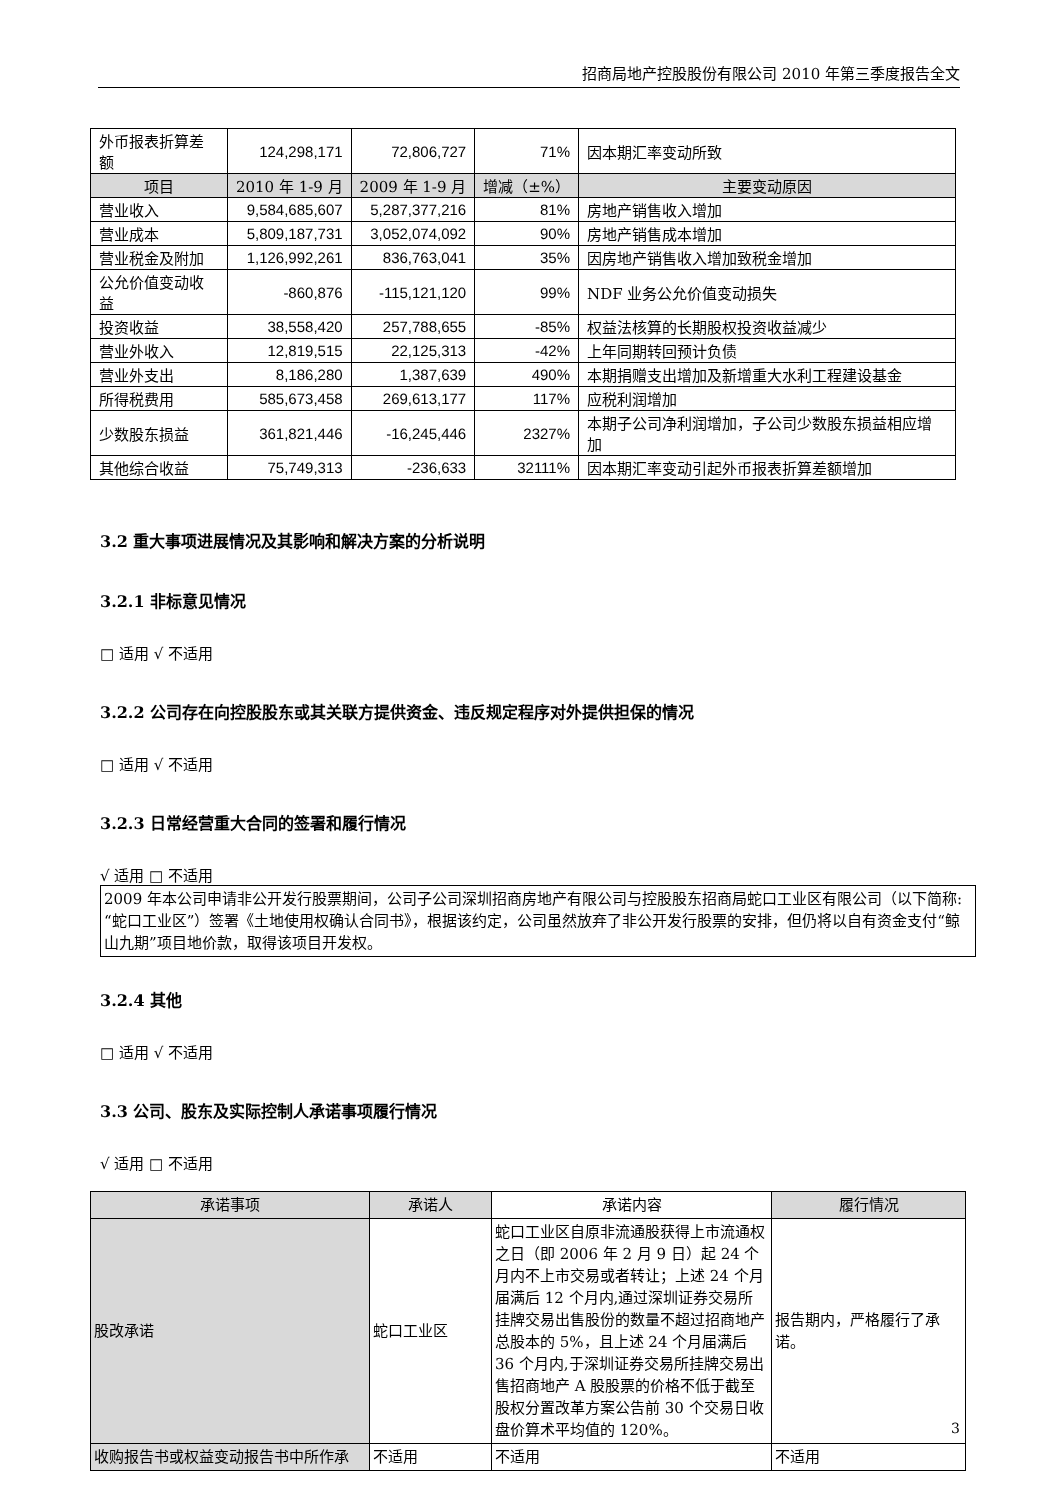招商局地产控股股份有限公司 2010 年第三季度报告全文
| 外币报表折算差额 | 124,298,171 | 72,806,727 | 71% | 因本期汇率变动所致 |
| 项目 | 2010 年 1-9 月 | 2009 年 1-9 月 | 增减（±%） | 主要变动原因 |
| 营业收入 | 9,584,685,607 | 5,287,377,216 | 81% | 房地产销售收入增加 |
| 营业成本 | 5,809,187,731 | 3,052,074,092 | 90% | 房地产销售成本增加 |
| 营业税金及附加 | 1,126,992,261 | 836,763,041 | 35% | 因房地产销售收入增加致税金增加 |
| 公允价值变动收益 | -860,876 | -115,121,120 | 99% | NDF 业务公允价值变动损失 |
| 投资收益 | 38,558,420 | 257,788,655 | -85% | 权益法核算的长期股权投资收益减少 |
| 营业外收入 | 12,819,515 | 22,125,313 | -42% | 上年同期转回预计负债 |
| 营业外支出 | 8,186,280 | 1,387,639 | 490% | 本期捐赠支出增加及新增重大水利工程建设基金 |
| 所得税费用 | 585,673,458 | 269,613,177 | 117% | 应税利润增加 |
| 少数股东损益 | 361,821,446 | -16,245,446 | 2327% | 本期子公司净利润增加，子公司少数股东损益相应增加 |
| 其他综合收益 | 75,749,313 | -236,633 | 32111% | 因本期汇率变动引起外币报表折算差额增加 |
3.2 重大事项进展情况及其影响和解决方案的分析说明
3.2.1 非标意见情况
□ 适用 √ 不适用
3.2.2 公司存在向控股股东或其关联方提供资金、违反规定程序对外提供担保的情况
□ 适用 √ 不适用
3.2.3 日常经营重大合同的签署和履行情况
√ 适用 □ 不适用
2009 年本公司申请非公开发行股票期间，公司子公司深圳招商房地产有限公司与控股股东招商局蛇口工业区有限公司（以下简称:“蛇口工业区”）签署《土地使用权确认合同书》，根据该约定，公司虽然放弃了非公开发行股票的安排，但仍将以自有资金支付“鲸山九期”项目地价款，取得该项目开发权。
3.2.4 其他
□ 适用 √ 不适用
3.3 公司、股东及实际控制人承诺事项履行情况
√ 适用 □ 不适用
| 承诺事项 | 承诺人 | 承诺内容 | 履行情况 |
| 股改承诺 | 蛇口工业区 | 蛇口工业区自原非流通股获得上市流通权之日（即 2006 年 2 月 9 日）起 24 个月内不上市交易或者转让；上述 24 个月届满后 12 个月内,通过深圳证券交易所挂牌交易出售股份的数量不超过招商地产总股本的 5%，且上述 24 个月届满后 36 个月内,于深圳证券交易所挂牌交易出售招商地产 A 股股票的价格不低于截至股权分置改革方案公告前 30 个交易日收盘价算术平均值的 120%。 | 报告期内，严格履行了承诺。 |
| 收购报告书或权益变动报告书中所作承 | 不适用 | 不适用 | 不适用 |
3